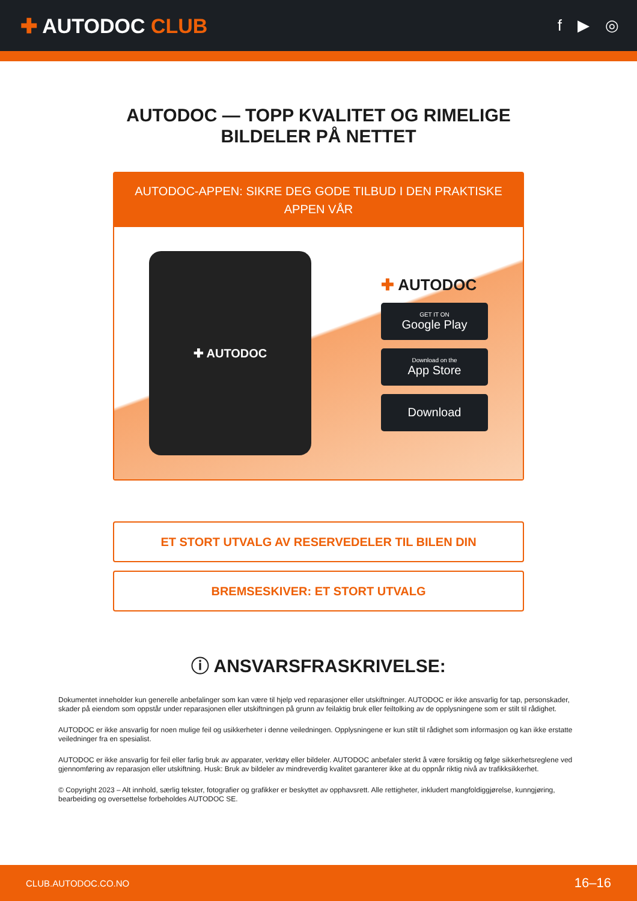✚ AUTODOC CLUB
f ▶ ◎
AUTODOC — TOPP KVALITET OG RIMELIGE BILDELER PÅ NETTET
AUTODOC-APPEN: SIKRE DEG GODE TILBUD I DEN PRAKTISKE APPEN VÅR
✚ AUTODOC
✚ AUTODOC
GET IT ON
Google Play
Download on the
App Store
Download
ET STORT UTVALG AV RESERVEDELER TIL BILEN DIN
BREMSESKIVER: ET STORT UTVALG
ⓘ ANSVARSFRASKRIVELSE:
Dokumentet inneholder kun generelle anbefalinger som kan være til hjelp ved reparasjoner eller utskiftninger. AUTODOC er ikke ansvarlig for tap, personskader, skader på eiendom som oppstår under reparasjonen eller utskiftningen på grunn av feilaktig bruk eller feiltolking av de opplysningene som er stilt til rådighet.
AUTODOC er ikke ansvarlig for noen mulige feil og usikkerheter i denne veiledningen. Opplysningene er kun stilt til rådighet som informasjon og kan ikke erstatte veiledninger fra en spesialist.
AUTODOC er ikke ansvarlig for feil eller farlig bruk av apparater, verktøy eller bildeler. AUTODOC anbefaler sterkt å være forsiktig og følge sikkerhetsreglene ved gjennomføring av reparasjon eller utskiftning. Husk: Bruk av bildeler av mindreverdig kvalitet garanterer ikke at du oppnår riktig nivå av trafikksikkerhet.
© Copyright 2023 – Alt innhold, særlig tekster, fotografier og grafikker er beskyttet av opphavsrett. Alle rettigheter, inkludert mangfoldiggjørelse, kunngjøring, bearbeiding og oversettelse forbeholdes AUTODOC SE.
CLUB.AUTODOC.CO.NO 16–16